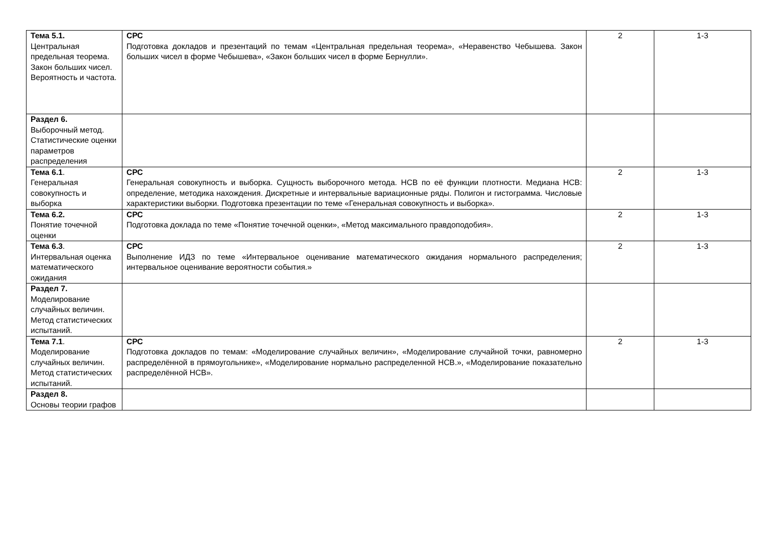| Тема 5.1. Центральная предельная теорема. Закон больших чисел. Вероятность и частота. | СРС Подготовка докладов и презентаций по темам «Центральная предельная теорема», «Неравенство Чебышева. Закон больших чисел в форме Чебышева», «Закон больших чисел в форме Бернулли». | 2 | 1-3 |
| Раздел 6. Выборочный метод. Статистические оценки параметров распределения | | | |
| Тема 6.1 . Генеральная совокупность и выборка | СРС Генеральная совокупность и выборка. Сущность выборочного метода. НСВ по её функции плотности. Медиана НСВ: определение, методика нахождения. Дискретные и интервальные вариационные ряды. Полигон и гистограмма. Числовые характеристики выборки. Подготовка презентации по теме «Генеральная совокупность и выборка». | 2 | 1-3 |
| Тема 6.2. Понятие точечной оценки | СРС Подготовка доклада по теме «Понятие точечной оценки», «Метод максимального правдоподобия». | 2 | 1-3 |
| Тема 6.3 . Интервальная оценка математического ожидания | СРС Выполнение ИДЗ по теме «Интервальное оценивание математического ожидания нормального распределения; интервальное оценивание вероятности события.» | 2 | 1-3 |
| Раздел 7. Моделирование случайных величин. Метод статистических испытаний. | | | |
| Тема 7.1 . Моделирование случайных величин. Метод статистических испытаний. | СРС Подготовка докладов по темам: «Моделирование случайных величин», «Моделирование случайной точки, равномерно распределённой в прямоугольнике», «Моделирование нормально распределенной НСВ.», «Моделирование показательно распределённой НСВ». | 2 | 1-3 |
| Раздел 8. Основы теории графов | | | |